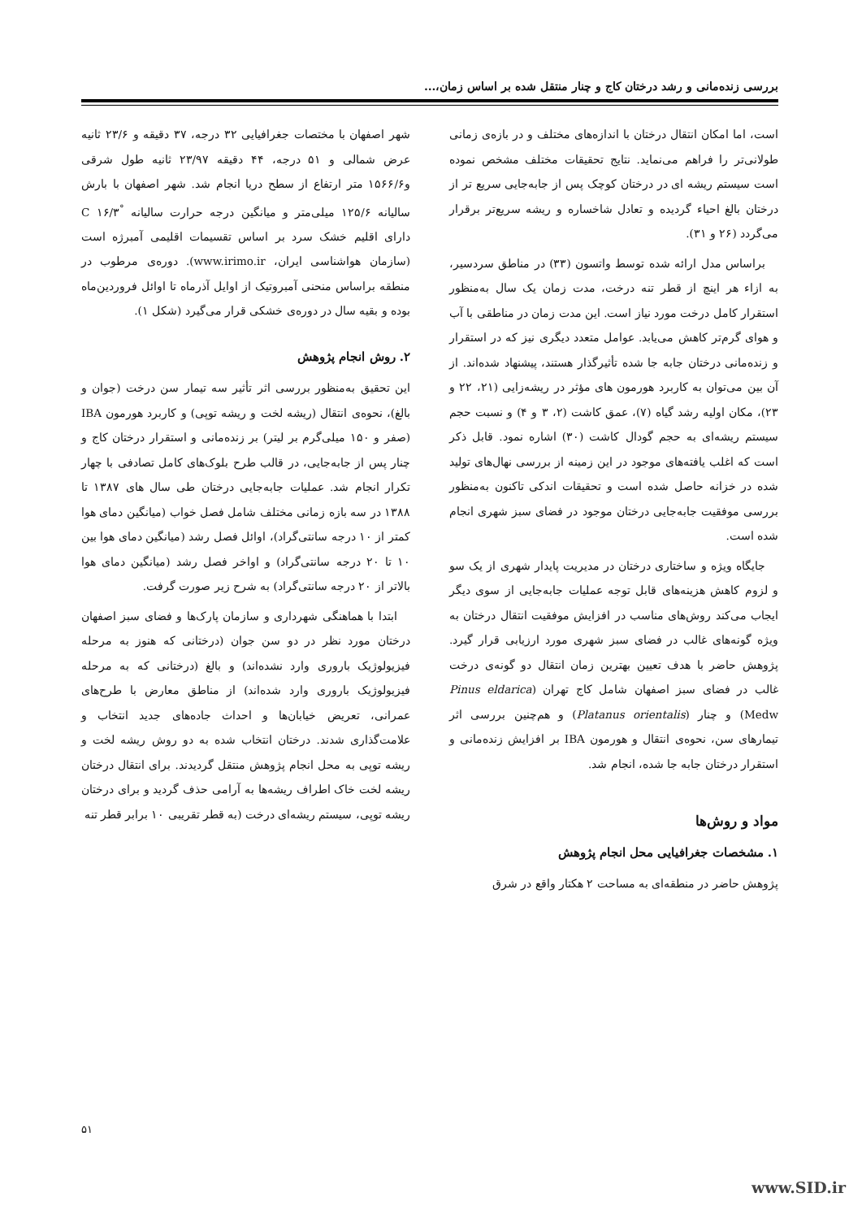بررسی زنده‌مانی و رشد درختان کاج و چنار منتقل شده بر اساس زمان،...
است، اما امکان انتقال درختان با اندازه‌های مختلف و در بازه‌ی زمانی طولانی‌تر را فراهم می‌نماید. نتایج تحقیقات مختلف مشخص نموده است سیستم ریشه ای در درختان کوچک پس از جابه‌جایی سریع تر از درختان بالغ احیاء گردیده و تعادل شاخساره و ریشه سریع‌تر برقرار می‌گردد (۲۶ و ۳۱).
براساس مدل ارائه شده توسط واتسون (۳۳) در مناطق سردسیر، به ازاء هر اینچ از قطر تنه درخت، مدت زمان یک سال به‌منظور استقرار کامل درخت مورد نیاز است. این مدت زمان در مناطقی با آب و هوای گرم‌تر کاهش می‌یابد. عوامل متعدد دیگری نیز که در استقرار و زنده‌مانی درختان جابه جا شده تأثیرگذار هستند، پیشنهاد شده‌اند. از آن بین می‌توان به کاربرد هورمون های مؤثر در ریشه‌زایی (۲۱، ۲۲ و ۲۳)، مکان اولیه رشد گیاه (۷)، عمق کاشت (۲، ۳ و ۴) و نسبت حجم سیستم ریشه‌ای به حجم گودال کاشت (۳۰) اشاره نمود. قابل ذکر است که اغلب یافته‌های موجود در این زمینه از بررسی نهال‌های تولید شده در خزانه حاصل شده است و تحقیقات اندکی تاکنون به‌منظور بررسی موفقیت جابه‌جایی درختان موجود در فضای سبز شهری انجام شده است.
جایگاه ویژه و ساختاری درختان در مدیریت پایدار شهری از یک سو و لزوم کاهش هزینه‌های قابل توجه عملیات جابه‌جایی از سوی دیگر ایجاب می‌کند روش‌های مناسب در افزایش موفقیت انتقال درختان به ویژه گونه‌های غالب در فضای سبز شهری مورد ارزیابی قرار گیرد. پژوهش حاضر با هدف تعیین بهترین زمان انتقال دو گونه‌ی درخت غالب در فضای سبز اصفهان شامل کاج تهران (Pinus eldarica Medw) و چنار (Platanus orientalis) و هم‌چنین بررسی اثر تیمارهای سن، نحوه‌ی انتقال و هورمون IBA بر افزایش زنده‌مانی و استقرار درختان جابه جا شده، انجام شد.
مواد و روش‌ها
۱. مشخصات جغرافیایی محل انجام پژوهش
پژوهش حاضر در منطقه‌ای به مساحت ۲ هکتار واقع در شرق
شهر اصفهان با مختصات جغرافیایی ۳۲ درجه، ۳۷ دقیقه و ۲۳/۶ ثانیه عرض شمالی و ۵۱ درجه، ۴۴ دقیقه ۲۳/۹۷ ثانیه طول شرقی و۱۵۶۶/۶ متر ارتفاع از سطح دریا انجام شد. شهر اصفهان با بارش سالیانه ۱۲۵/۶ میلی‌متر و میانگین درجه حرارت سالیانه <sup>°</sup>C ۱۶/۳ دارای اقلیم خشک سرد بر اساس تقسیمات اقلیمی آمبرژه است (سازمان هواشناسی ایران، www.irimo.ir). دوره‌ی مرطوب در منطقه براساس منحنی آمبروتیک از اوایل آذرماه تا اوائل فروردین‌ماه بوده و بقیه سال در دوره‌ی خشکی قرار می‌گیرد (شکل ۱).
۲. روش انجام پژوهش
این تحقیق به‌منظور بررسی اثر تأثیر سه تیمار سن درخت (جوان و بالغ)، نحوه‌ی انتقال (ریشه لخت و ریشه توپی) و کاربرد هورمون IBA (صفر و ۱۵۰ میلی‌گرم بر لیتر) بر زنده‌مانی و استقرار درختان کاج و چنار پس از جابه‌جایی، در قالب طرح بلوک‌های کامل تصادفی با چهار تکرار انجام شد. عملیات جابه‌جایی درختان طی سال های ۱۳۸۷ تا ۱۳۸۸ در سه بازه زمانی مختلف شامل فصل خواب (میانگین دمای هوا کمتر از ۱۰ درجه سانتی‌گراد)، اوائل فصل رشد (میانگین دمای هوا بین ۱۰ تا ۲۰ درجه سانتی‌گراد) و اواخر فصل رشد (میانگین دمای هوا بالاتر از ۲۰ درجه سانتی‌گراد) به شرح زیر صورت گرفت.
ابتدا با هماهنگی شهرداری و سازمان پارک‌ها و فضای سبز اصفهان درختان مورد نظر در دو سن جوان (درختانی که هنوز به مرحله فیزیولوژیک باروری وارد نشده‌اند) و بالغ (درختانی که به مرحله فیزیولوژیک باروری وارد شده‌اند) از مناطق معارض با طرح‌های عمرانی، تعریض خیابان‌ها و احداث جاده‌های جدید انتخاب و علامت‌گذاری شدند. درختان انتخاب شده به دو روش ریشه لخت و ریشه توپی به محل انجام پژوهش منتقل گردیدند. برای انتقال درختان ریشه لخت خاک اطراف ریشه‌ها به آرامی حذف گردید و برای درختان ریشه توپی، سیستم ریشه‌ای درخت (به قطر تقریبی ۱۰ برابر قطر تنه
۵۱
www.SID.ir